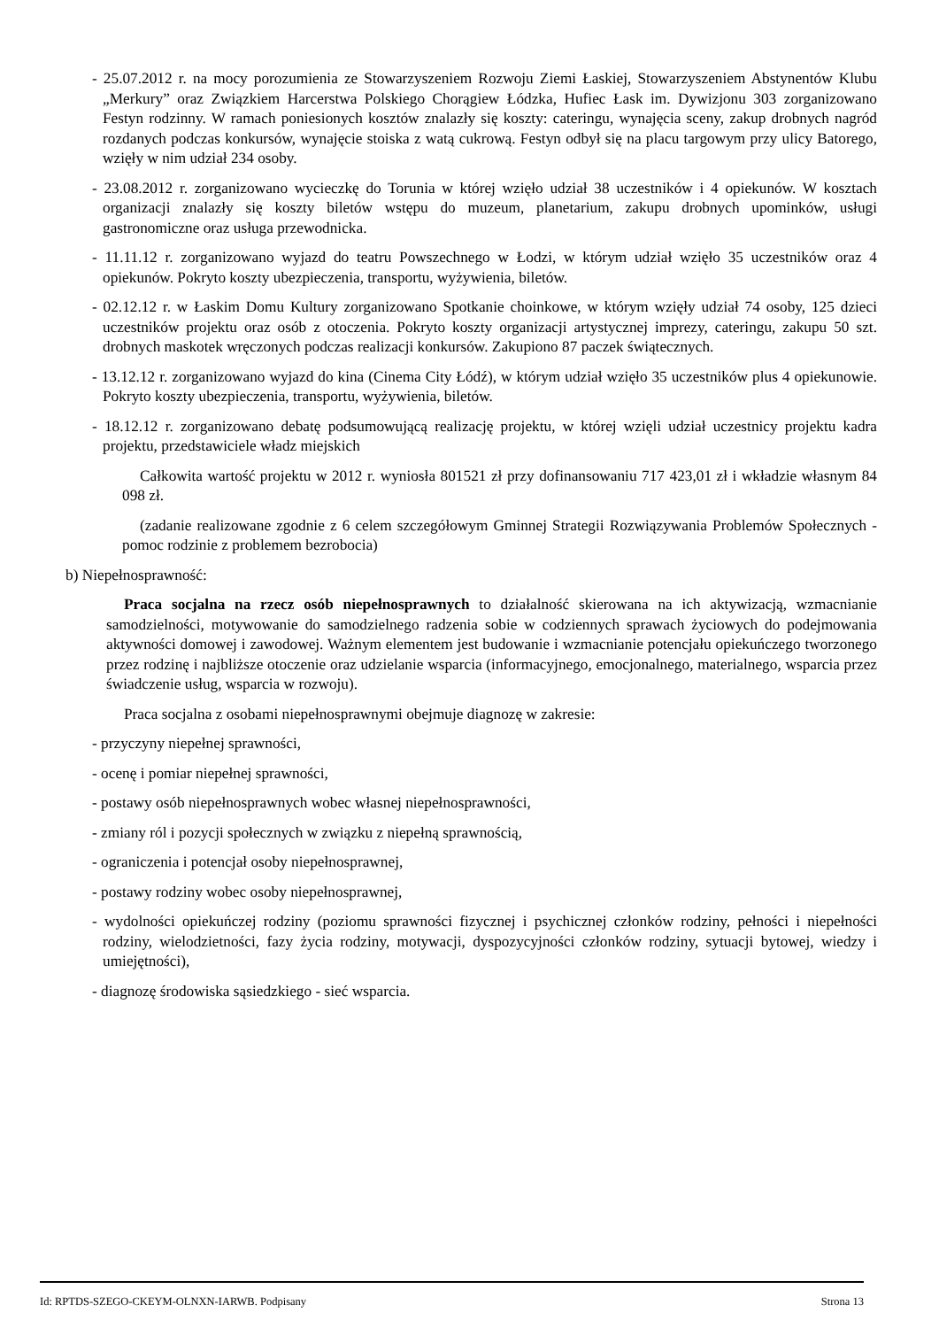- 25.07.2012 r. na mocy porozumienia ze Stowarzyszeniem Rozwoju Ziemi Łaskiej, Stowarzyszeniem Abstynentów Klubu „Merkury” oraz Związkiem Harcerstwa Polskiego Chorągiew Łódzka, Hufiec Łask im. Dywizjonu 303 zorganizowano Festyn rodzinny. W ramach poniesionych kosztów znalazły się koszty: cateringu, wynajęcia sceny, zakup drobnych nagród rozdanych podczas konkursów, wynajęcie stoiska z watą cukrową. Festyn odbył się na placu targowym przy ulicy Batorego, wzięły w nim udział 234 osoby.
- 23.08.2012 r. zorganizowano wycieczkę do Torunia w której wzięło udział 38 uczestników i 4 opiekunów. W kosztach organizacji znalazły się koszty biletów wstępu do muzeum, planetarium, zakupu drobnych upominków, usługi gastronomiczne oraz usługa przewodnicka.
- 11.11.12 r. zorganizowano wyjazd do teatru Powszechnego w Łodzi, w którym udział wzięło 35 uczestników oraz 4 opiekunów. Pokryto koszty ubezpieczenia, transportu, wyżywienia, biletów.
- 02.12.12 r. w Łaskim Domu Kultury zorganizowano Spotkanie choinkowe, w którym wzięły udział 74 osoby, 125 dzieci uczestników projektu oraz osób z otoczenia. Pokryto koszty organizacji artystycznej imprezy, cateringu, zakupu 50 szt. drobnych maskotek wręczonych podczas realizacji konkursów. Zakupiono 87 paczek świątecznych.
- 13.12.12 r. zorganizowano wyjazd do kina (Cinema City Łódź), w którym udział wzięło 35 uczestników plus 4 opiekunowie. Pokryto koszty ubezpieczenia, transportu, wyżywienia, biletów.
- 18.12.12 r. zorganizowano debatę podsumowującą realizację projektu, w której wzięli udział uczestnicy projektu kadra projektu, przedstawiciele władz miejskich
Całkowita wartość projektu w 2012 r. wyniosła 801521 zł przy dofinansowaniu 717 423,01 zł i wkładzie własnym 84 098 zł.
(zadanie realizowane zgodnie z 6 celem szczegółowym Gminnej Strategii Rozwiązywania Problemów Społecznych - pomoc rodzinie z problemem bezrobocia)
b) Niepełnosprawność:
Praca socjalna na rzecz osób niepełnosprawnych to działalność skierowana na ich aktywizacją, wzmacnianie samodzielności, motywowanie do samodzielnego radzenia sobie w codziennych sprawach życiowych do podejmowania aktywności domowej i zawodowej. Ważnym elementem jest budowanie i wzmacnianie potencjału opiekuńczego tworzonego przez rodzinę i najbliższe otoczenie oraz udzielanie wsparcia (informacyjnego, emocjonalnego, materialnego, wsparcia przez świadczenie usług, wsparcia w rozwoju).
Praca socjalna z osobami niepełnosprawnymi obejmuje diagnozę w zakresie:
- przyczyny niepełnej sprawności,
- ocenę i pomiar niepełnej sprawności,
- postawy osób niepełnosprawnych wobec własnej niepełnosprawności,
- zmiany ról i pozycji społecznych w związku z niepełną sprawnością,
- ograniczenia i potencjał osoby niepełnosprawnej,
- postawy rodziny wobec osoby niepełnosprawnej,
- wydolności opiekuńczej rodziny (poziomu sprawności fizycznej i psychicznej członków rodziny, pełności i niepełności rodziny, wielodzietności, fazy życia rodziny, motywacji, dyspozycyjności członków rodziny, sytuacji bytowej, wiedzy i umiejętności),
- diagnozę środowiska sąsiedzkiego - sieć wsparcia.
Id: RPTDS-SZEGO-CKEYM-OLNXN-IARWB. Podpisany Strona 13